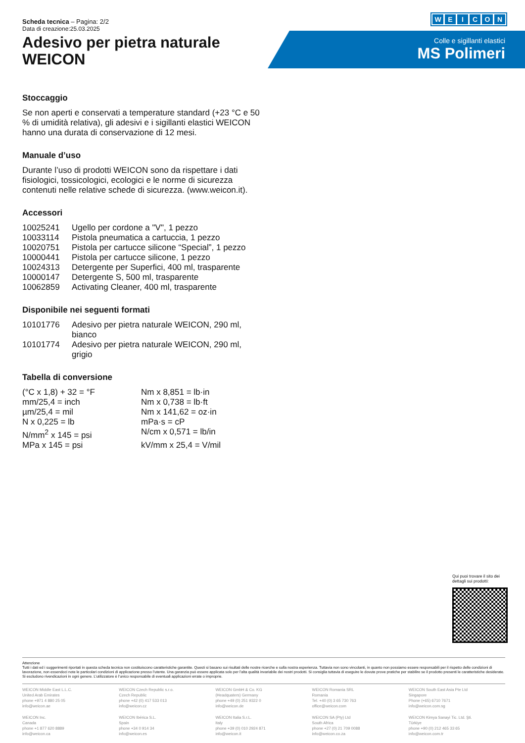WEICON
Scheda tecnica – Pagina: 2/2
Data di creazione:25.03.2025
Adesivo per pietra naturale
WEICON
Colle e sigillanti elastici
MS Polimeri
Stoccaggio
Se non aperti e conservati a temperature standard (+23 °C e 50 % di umidità relativa), gli adesivi e i sigillanti elastici WEICON hanno una durata di conservazione di 12 mesi.
Manuale d’uso
Durante l’uso di prodotti WEICON sono da rispettare i dati fisiologici, tossicologici, ecologici e le norme di sicurezza contenuti nelle relative schede di sicurezza. (www.weicon.it).
Accessori
| 10025241 | Ugello per cordone a "V", 1 pezzo |
| 10033114 | Pistola pneumatica a cartuccia, 1 pezzo |
| 10020751 | Pistola per cartucce silicone “Special”, 1 pezzo |
| 10000441 | Pistola per cartucce silicone, 1 pezzo |
| 10024313 | Detergente per Superfici, 400 ml, trasparente |
| 10000147 | Detergente S, 500 ml, trasparente |
| 10062859 | Activating Cleaner, 400 ml, trasparente |
Disponibile nei seguenti formati
| 10101776 | Adesivo per pietra naturale WEICON, 290 ml, bianco |
| 10101774 | Adesivo per pietra naturale WEICON, 290 ml, grigio |
Tabella di conversione
| (°C x 1,8) + 32 = °F | Nm x 8,851 = lb·in |
| mm/25,4 = inch | Nm x 0,738 = lb·ft |
| µm/25,4 = mil | Nm x 141,62 = oz·in |
| N x 0,225 = lb | mPa·s = cP |
| N/mm<sup>2</sup> x 145 = psi | N/cm x 0,571 = lb/in |
| MPa x 145 = psi | kV/mm x 25,4 = V/mil |
Qui puoi trovare il sito dei dettagli sui prodotti:
Attenzione
Tutti i dati ed i suggerimenti riportati in questa scheda tecnica non costituiscono caratteristiche garantite. Questi si basano sui risultati delle nostre ricerche e sulla nostra esperienza. Tuttavia non sono vincolanti, in quanto non possiamo essere responsabili per il rispetto delle condizioni di lavorazione, non essendoci note le particolari condizioni di applicazione presso l’utente. Una garanzia può essere applicata solo per l’alta qualità invariabile dei nostri prodotti. Si consiglia tuttavia di eseguire le dovute prove pratiche per stabilire se il prodotto presenti le caratteristiche desiderate. Si escludono rivendicazioni in ogni genere. L’utilizzatore è l’unico responsabile di eventuali applicazioni errate o improprie.
WEICON Middle East L.L.C.
United Arab Emirates
phone +971 4 880 25 05
info@weicon.ae
WEICON Czech Republic s.r.o.
Czech Republic
phone +42 (0) 417 533 013
info@weicon.cz
WEICON GmbH & Co. KG
(Headquaters) Germany
phone +49 (0) 251 9322 0
info@weicon.de
WEICON Romania SRL
Romania
Tel. +40 (0) 3 65 730 763
office@weicon.com
WEICON South East Asia Pte Ltd
Singapore
Phone (+65) 6710 7671
info@weicon.com.sg
WEICON Inc.
Canada
phone +1 877 620 8889
info@weicon.ca
WEICON Ibérica S.L.
Spain
phone +34 0 914 34
info@weicon.es
WEICON Italia S.r.L.
Italy
phone +39 (0) 010 2924 871
info@weicon.it
WEICON SA (Pty) Ltd
South Africa
phone +27 (0) 21 709 0088
info@weicon.co.za
WEICON Kimya Sanayi Tic. Ltd. Şti.
Türkiye
phone +90 (0) 212 465 33 65
info@weicon.com.tr